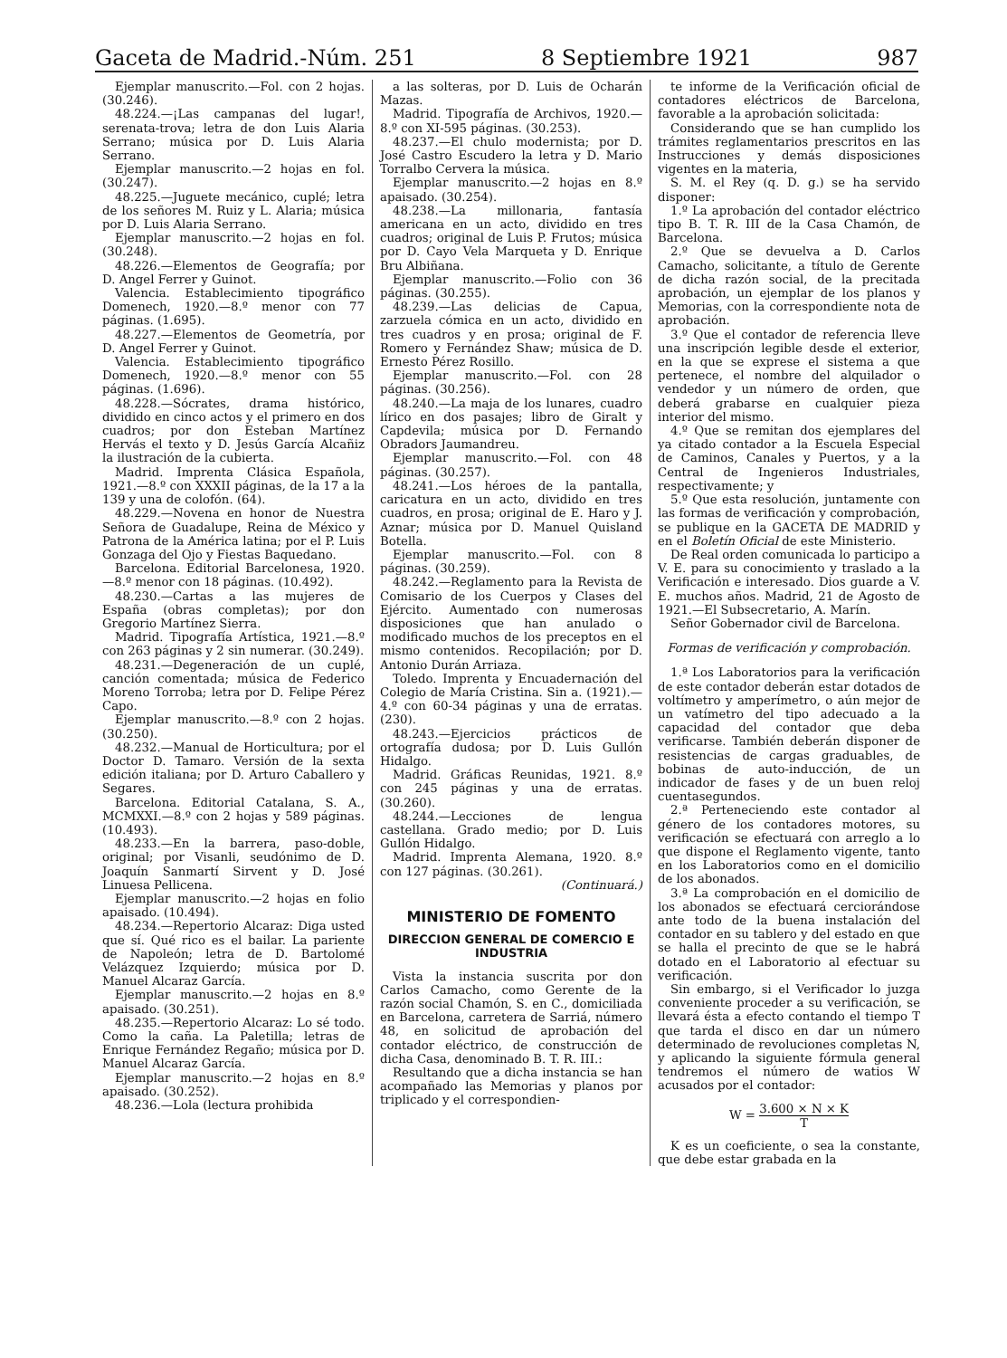Gaceta de Madrid.-Núm. 251 8 Septiembre 1921 987
Ejemplar manuscrito.—Fol. con 2 hojas. (30.246).
48.224.—¡Las campanas del lugar!, serenata-trova; letra de don Luis Alaria Serrano; música por D. Luis Alaria Serrano.
Ejemplar manuscrito.—2 hojas en fol. (30.247).
48.225.—Juguete mecánico, cuplé; letra de los señores M. Ruiz y L. Alaria; música por D. Luis Alaria Serrano.
Ejemplar manuscrito.—2 hojas en fol. (30.248).
48.226.—Elementos de Geografía; por D. Angel Ferrer y Guinot.
Valencia. Establecimiento tipográfico Domenech, 1920.—8.º menor con 77 páginas. (1.695).
48.227.—Elementos de Geometría, por D. Angel Ferrer y Guinot.
Valencia. Establecimiento tipográfico Domenech, 1920.—8.º menor con 55 páginas. (1.696).
48.228.—Sócrates, drama histórico, dividido en cinco actos y el primero en dos cuadros; por don Esteban Martínez Hervás el texto y D. Jesús García Alcañiz la ilustración de la cubierta.
Madrid. Imprenta Clásica Española, 1921.—8.º con XXXII páginas, de la 17 a la 139 y una de colofón. (64).
48.229.—Novena en honor de Nuestra Señora de Guadalupe, Reina de México y Patrona de la América latina; por el P. Luis Gonzaga del Ojo y Fiestas Baquedano.
Barcelona. Editorial Barcelonesa, 1920.—8.º menor con 18 páginas. (10.492).
48.230.—Cartas a las mujeres de España (obras completas); por don Gregorio Martínez Sierra.
Madrid. Tipografía Artística, 1921.—8.º con 263 páginas y 2 sin numerar. (30.249).
48.231.—Degeneración de un cuplé, canción comentada; música de Federico Moreno Torroba; letra por D. Felipe Pérez Capo.
Ejemplar manuscrito.—8.º con 2 hojas. (30.250).
48.232.—Manual de Horticultura; por el Doctor D. Tamaro. Versión de la sexta edición italiana; por D. Arturo Caballero y Segares.
Barcelona. Editorial Catalana, S. A., MCMXXI.—8.º con 2 hojas y 589 páginas. (10.493).
48.233.—En la barrera, paso-doble, original; por Visanli, seudónimo de D. Joaquín Sanmartí Sirvent y D. José Linuesa Pellicena.
Ejemplar manuscrito.—2 hojas en folio apaisado. (10.494).
48.234.—Repertorio Alcaraz: Diga usted que sí. Qué rico es el bailar. La pariente de Napoleón; letra de D. Bartolomé Velázquez Izquierdo; música por D. Manuel Alcaraz García.
Ejemplar manuscrito.—2 hojas en 8.º apaisado. (30.251).
48.235.—Repertorio Alcaraz: Lo sé todo. Como la caña. La Paletilla; letras de Enrique Fernández Regaño; música por D. Manuel Alcaraz García.
Ejemplar manuscrito.—2 hojas en 8.º apaisado. (30.252).
48.236.—Lola (lectura prohibida
a las solteras, por D. Luis de Ocharán Mazas.
Madrid. Tipografía de Archivos, 1920.—8.º con XI-595 páginas. (30.253).
48.237.—El chulo modernista; por D. José Castro Escudero la letra y D. Mario Torralbo Cervera la música.
Ejemplar manuscrito.—2 hojas en 8.º apaisado. (30.254).
48.238.—La millonaria, fantasía americana en un acto, dividido en tres cuadros; original de Luis P. Frutos; música por D. Cayo Vela Marqueta y D. Enrique Bru Albiñana.
Ejemplar manuscrito.—Folio con 36 páginas. (30.255).
48.239.—Las delicias de Capua, zarzuela cómica en un acto, dividido en tres cuadros y en prosa; original de F. Romero y Fernández Shaw; música de D. Ernesto Pérez Rosillo.
Ejemplar manuscrito.—Fol. con 28 páginas. (30.256).
48.240.—La maja de los lunares, cuadro lírico en dos pasajes; libro de Giralt y Capdevila; música por D. Fernando Obradors Jaumandreu.
Ejemplar manuscrito.—Fol. con 48 páginas. (30.257).
48.241.—Los héroes de la pantalla, caricatura en un acto, dividido en tres cuadros, en prosa; original de E. Haro y J. Aznar; música por D. Manuel Quisland Botella.
Ejemplar manuscrito.—Fol. con 8 páginas. (30.259).
48.242.—Reglamento para la Revista de Comisario de los Cuerpos y Clases del Ejército. Aumentado con numerosas disposiciones que han anulado o modificado muchos de los preceptos en el mismo contenidos. Recopilación; por D. Antonio Durán Arriaza.
Toledo. Imprenta y Encuadernación del Colegio de María Cristina. Sin a. (1921).—4.º con 60-34 páginas y una de erratas. (230).
48.243.—Ejercicios prácticos de ortografía dudosa; por D. Luis Gullón Hidalgo.
Madrid. Gráficas Reunidas, 1921. 8.º con 245 páginas y una de erratas. (30.260).
48.244.—Lecciones de lengua castellana. Grado medio; por D. Luis Gullón Hidalgo.
Madrid. Imprenta Alemana, 1920. 8.º con 127 páginas. (30.261).
(Continuará.)
MINISTERIO DE FOMENTO
DIRECCION GENERAL DE COMERCIO E INDUSTRIA
Vista la instancia suscrita por don Carlos Camacho, como Gerente de la razón social Chamón, S. en C., domiciliada en Barcelona, carretera de Sarriá, número 48, en solicitud de aprobación del contador eléctrico, de construcción de dicha Casa, denominado B. T. R. III.:
Resultando que a dicha instancia se han acompañado las Memorias y planos por triplicado y el correspondien-
te informe de la Verificación oficial de contadores eléctricos de Barcelona, favorable a la aprobación solicitada:
Considerando que se han cumplido los trámites reglamentarios prescritos en las Instrucciones y demás disposiciones vigentes en la materia,
S. M. el Rey (q. D. g.) se ha servido disponer:
1.º La aprobación del contador eléctrico tipo B. T. R. III de la Casa Chamón, de Barcelona.
2.º Que se devuelva a D. Carlos Camacho, solicitante, a título de Gerente de dicha razón social, de la precitada aprobación, un ejemplar de los planos y Memorias, con la correspondiente nota de aprobación.
3.º Que el contador de referencia lleve una inscripción legible desde el exterior, en la que se exprese el sistema a que pertenece, el nombre del alquilador o vendedor y un número de orden, que deberá grabarse en cualquier pieza interior del mismo.
4.º Que se remitan dos ejemplares del ya citado contador a la Escuela Especial de Caminos, Canales y Puertos, y a la Central de Ingenieros Industriales, respectivamente; y
5.º Que esta resolución, juntamente con las formas de verificación y comprobación, se publique en la GACETA DE MADRID y en el Boletín Oficial de este Ministerio.
De Real orden comunicada lo participo a V. E. para su conocimiento y traslado a la Verificación e interesado. Dios guarde a V. E. muchos años. Madrid, 21 de Agosto de 1921.—El Subsecretario, A. Marín.
Señor Gobernador civil de Barcelona.
Formas de verificación y comprobación.
1.ª Los Laboratorios para la verificación de este contador deberán estar dotados de voltímetro y amperímetro, o aún mejor de un vatímetro del tipo adecuado a la capacidad del contador que deba verificarse. También deberán disponer de resistencias de cargas graduables, de bobinas de auto-inducción, de un indicador de fases y de un buen reloj cuentasegundos.
2.ª Perteneciendo este contador al género de los contadores motores, su verificación se efectuará con arreglo a lo que dispone el Reglamento vigente, tanto en los Laboratorios como en el domicilio de los abonados.
3.ª La comprobación en el domicilio de los abonados se efectuará cerciorándose ante todo de la buena instalación del contador en su tablero y del estado en que se halla el precinto de que se le habrá dotado en el Laboratorio al efectuar su verificación.
Sin embargo, si el Verificador lo juzga conveniente proceder a su verificación, se llevará ésta a efecto contando el tiempo T que tarda el disco en dar un número determinado de revoluciones completas N, y aplicando la siguiente fórmula general tendremos el número de watios W acusados por el contador:
W = 3.600 × N × K T
K es un coeficiente, o sea la constante, que debe estar grabada en la